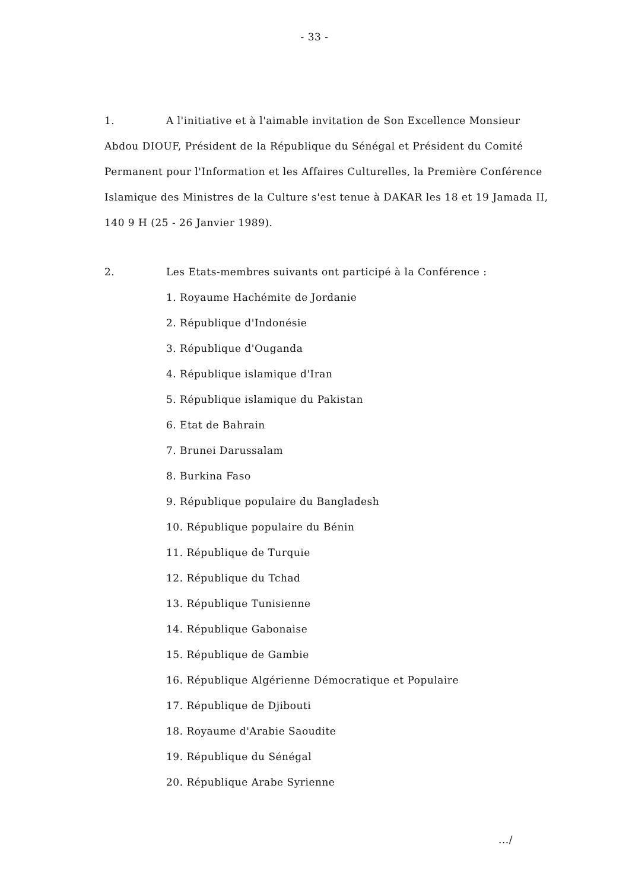- 33 -
1. A l'initiative et à l'aimable invitation de Son Excellence Monsieur
Abdou DIOUF, Président de la République du Sénégal et Président du Comité Permanent pour l'Information et les Affaires Culturelles, la Première Conférence Islamique des Ministres de la Culture s'est tenue à DAKAR les 18 et 19 Jamada II, 140 9 H (25 - 26 Janvier 1989).
2. Les Etats-membres suivants ont participé à la Conférence :
1. Royaume Hachémite de Jordanie
2. République d'Indonésie
3. République d'Ouganda
4. République islamique d'Iran
5. République islamique du Pakistan
6. Etat de Bahrain
7. Brunei Darussalam
8. Burkina Faso
9. République populaire du Bangladesh
10. République populaire du Bénin
11. République de Turquie
12. République du Tchad
13. République Tunisienne
14. République Gabonaise
15. République de Gambie
16. République Algérienne Démocratique et Populaire
17. République de Djibouti
18. Royaume d'Arabie Saoudite
19. République du Sénégal
20. République Arabe Syrienne
.../